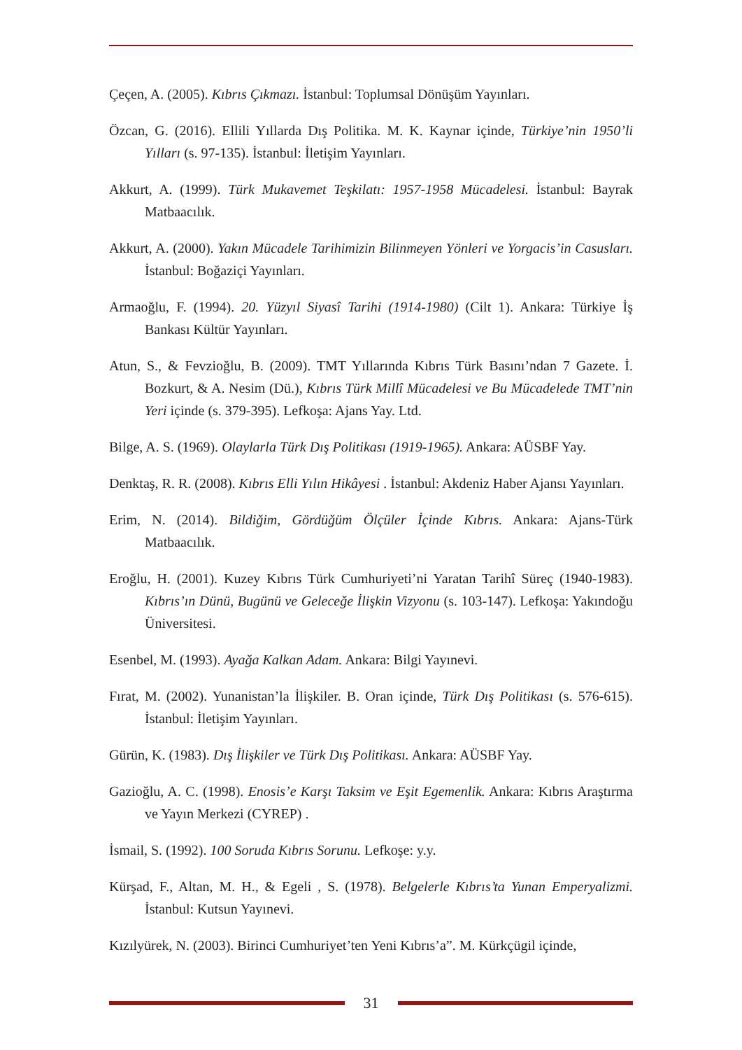Çeçen, A. (2005). Kıbrıs Çıkmazı. İstanbul: Toplumsal Dönüşüm Yayınları.
Özcan, G. (2016). Ellili Yıllarda Dış Politika. M. K. Kaynar içinde, Türkiye’nin 1950’li Yılları (s. 97-135). İstanbul: İletişim Yayınları.
Akkurt, A. (1999). Türk Mukavemet Teşkilatı: 1957-1958 Mücadelesi. İstanbul: Bayrak Matbaacılık.
Akkurt, A. (2000). Yakın Mücadele Tarihimizin Bilinmeyen Yönleri ve Yorgacis’in Casusları. İstanbul: Boğaziçi Yayınları.
Armaoğlu, F. (1994). 20. Yüzyıl Siyasî Tarihi (1914-1980) (Cilt 1). Ankara: Türkiye İş Bankası Kültür Yayınları.
Atun, S., & Fevzioğlu, B. (2009). TMT Yıllarında Kıbrıs Türk Basını’ndan 7 Gazete. İ. Bozkurt, & A. Nesim (Dü.), Kıbrıs Türk Millî Mücadelesi ve Bu Mücadelede TMT’nin Yeri içinde (s. 379-395). Lefkoşa: Ajans Yay. Ltd.
Bilge, A. S. (1969). Olaylarla Türk Dış Politikası (1919-1965). Ankara: AÜSBF Yay.
Denktaş, R. R. (2008). Kıbrıs Elli Yılın Hikâyesi . İstanbul: Akdeniz Haber Ajansı Yayınları.
Erim, N. (2014). Bildiğim, Gördüğüm Ölçüler İçinde Kıbrıs. Ankara: Ajans-Türk Matbaacılık.
Eroğlu, H. (2001). Kuzey Kıbrıs Türk Cumhuriyeti’ni Yaratan Tarihî Süreç (1940-1983). Kıbrıs’ın Dünü, Bugünü ve Geleceğe İlişkin Vizyonu (s. 103-147). Lefkoşa: Yakındoğu Üniversitesi.
Esenbel, M. (1993). Ayağa Kalkan Adam. Ankara: Bilgi Yayınevi.
Fırat, M. (2002). Yunanistan’la İlişkiler. B. Oran içinde, Türk Dış Politikası (s. 576-615). İstanbul: İletişim Yayınları.
Gürün, K. (1983). Dış İlişkiler ve Türk Dış Politikası. Ankara: AÜSBF Yay.
Gazioğlu, A. C. (1998). Enosis’e Karşı Taksim ve Eşit Egemenlik. Ankara: Kıbrıs Araştırma ve Yayın Merkezi (CYREP) .
İsmail, S. (1992). 100 Soruda Kıbrıs Sorunu. Lefkoşe: y.y.
Kürşad, F., Altan, M. H., & Egeli , S. (1978). Belgelerle Kıbrıs’ta Yunan Emperyalizmi. İstanbul: Kutsun Yayınevi.
Kızılyürek, N. (2003). Birinci Cumhuriyet’ten Yeni Kıbrıs’a”. M. Kürkçügil içinde,
31